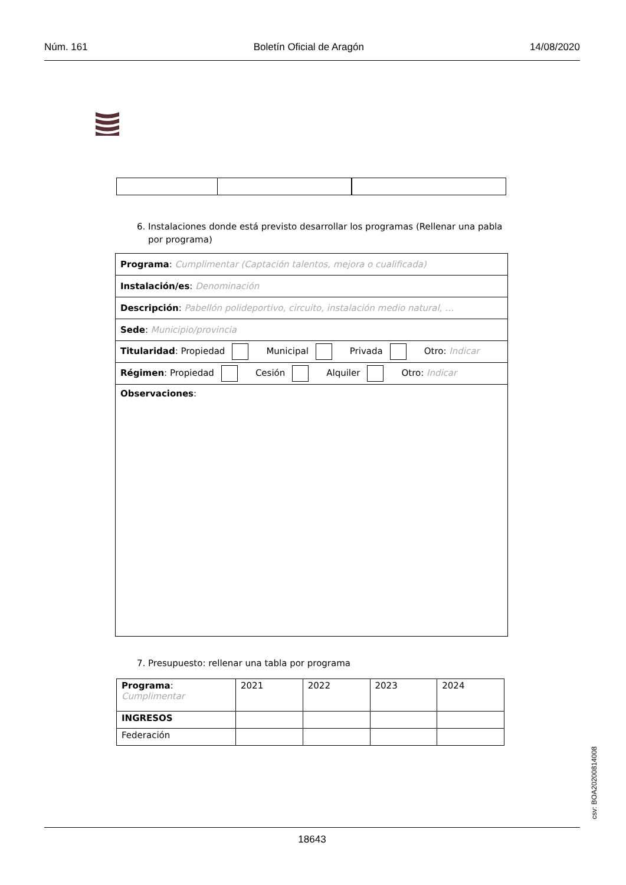Núm. 161 Boletín Oficial de Aragón 14/08/2020
6. Instalaciones donde está previsto desarrollar los programas (Rellenar una pabla
por programa)
| Programa : Cumplimentar (Captación talentos, mejora o cualificada) |
| Instalación/es : Denominación |
| Descripción : Pabellón polideportivo, circuito, instalación medio natural, … |
| Sede : Municipio/provincia |
| Titularidad : Propiedad Municipal Privada Otro: Indicar |
| Régimen : Propiedad Cesión Alquiler Otro: Indicar |
| Observaciones : |
7. Presupuesto: rellenar una tabla por programa
| Programa : Cumplimentar | 2021 | 2022 | 2023 | 2024 |
| INGRESOS | | | | |
| Federación | | | | |
csv: BOA20200814008
18643